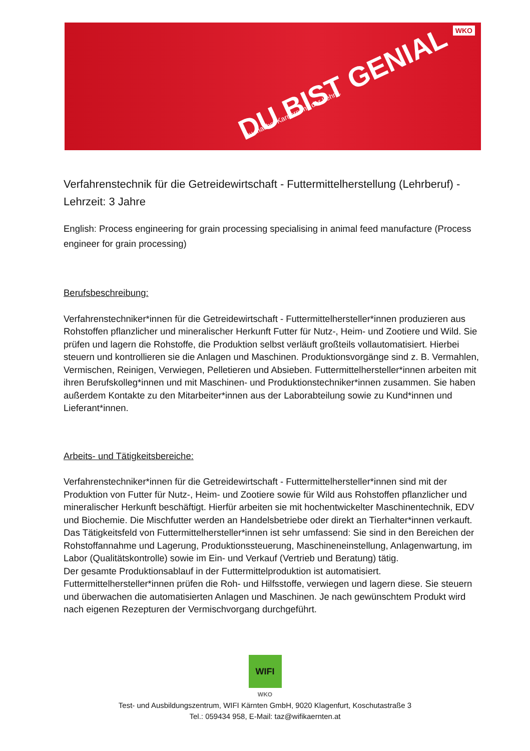WKO
DU BIST GENIAL
Du machst Karriere mit der Lehre.
Verfahrenstechnik für die Getreidewirtschaft - Futtermittelherstellung (Lehrberuf) - Lehrzeit: 3 Jahre
English: Process engineering for grain processing specialising in animal feed manufacture (Process engineer for grain processing)
Berufsbeschreibung:
Verfahrenstechniker*innen für die Getreidewirtschaft - Futtermittelhersteller*innen produzieren aus Rohstoffen pflanzlicher und mineralischer Herkunft Futter für Nutz-, Heim- und Zootiere und Wild. Sie prüfen und lagern die Rohstoffe, die Produktion selbst verläuft großteils vollautomatisiert. Hierbei steuern und kontrollieren sie die Anlagen und Maschinen. Produktionsvorgänge sind z. B. Vermahlen, Vermischen, Reinigen, Verwiegen, Pelletieren und Absieben. Futtermittelhersteller*innen arbeiten mit ihren Berufskolleg*innen und mit Maschinen- und Produktionstechniker*innen zusammen. Sie haben außerdem Kontakte zu den Mitarbeiter*innen aus der Laborabteilung sowie zu Kund*innen und Lieferant*innen.
Arbeits- und Tätigkeitsbereiche:
Verfahrenstechniker*innen für die Getreidewirtschaft - Futtermittelhersteller*innen sind mit der Produktion von Futter für Nutz-, Heim- und Zootiere sowie für Wild aus Rohstoffen pflanzlicher und mineralischer Herkunft beschäftigt. Hierfür arbeiten sie mit hochentwickelter Maschinentechnik, EDV und Biochemie. Die Mischfutter werden an Handelsbetriebe oder direkt an Tierhalter*innen verkauft.
Das Tätigkeitsfeld von Futtermittelhersteller*innen ist sehr umfassend: Sie sind in den Bereichen der Rohstoffannahme und Lagerung, Produktionssteuerung, Maschineneinstellung, Anlagenwartung, im Labor (Qualitätskontrolle) sowie im Ein- und Verkauf (Vertrieb und Beratung) tätig.
Der gesamte Produktionsablauf in der Futtermittelproduktion ist automatisiert. Futtermittelhersteller*innen prüfen die Roh- und Hilfsstoffe, verwiegen und lagern diese. Sie steuern und überwachen die automatisierten Anlagen und Maschinen. Je nach gewünschtem Produkt wird nach eigenen Rezepturen der Vermischvorgang durchgeführt.
WIFI
WKO
Test- und Ausbildungszentrum, WIFI Kärnten GmbH, 9020 Klagenfurt, Koschutastraße 3
Tel.: 059434 958, E-Mail: taz@wifikaernten.at